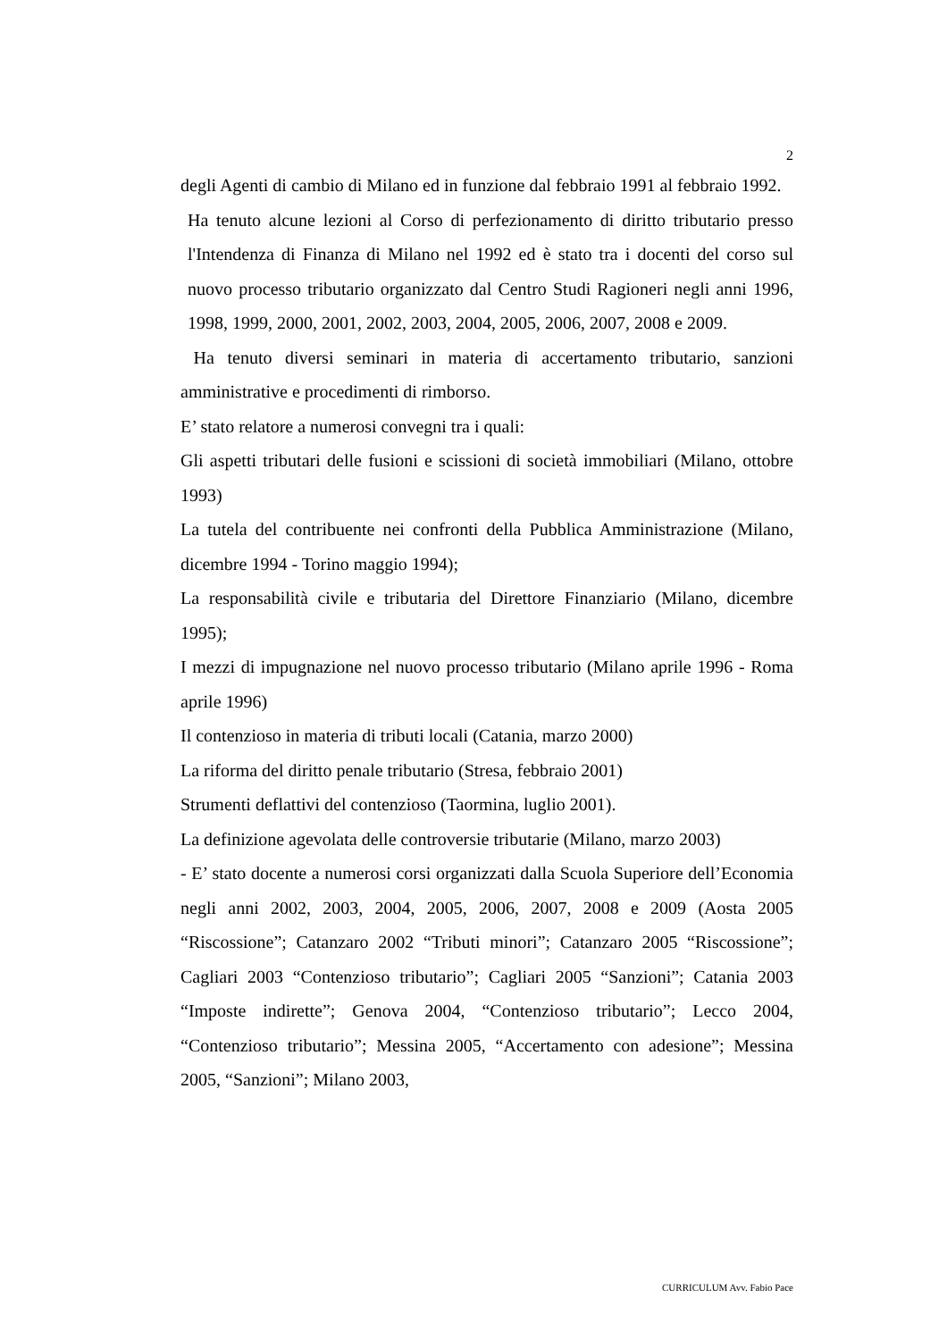2
degli Agenti di cambio di Milano ed in funzione dal febbraio 1991 al febbraio 1992.
Ha tenuto alcune lezioni al Corso di perfezionamento di diritto tributario presso l'Intendenza di Finanza di Milano nel 1992 ed è stato tra i docenti del corso sul nuovo processo tributario organizzato dal Centro Studi Ragioneri negli anni 1996, 1998, 1999, 2000, 2001, 2002, 2003, 2004, 2005, 2006, 2007, 2008 e 2009.
Ha tenuto diversi seminari in materia di accertamento tributario, sanzioni amministrative e procedimenti di rimborso.
E’ stato relatore a numerosi convegni tra i quali:
Gli aspetti tributari delle fusioni e scissioni di società immobiliari (Milano, ottobre 1993)
La tutela del contribuente nei confronti della Pubblica Amministrazione (Milano, dicembre 1994 - Torino maggio 1994);
La responsabilità civile e tributaria del Direttore Finanziario (Milano, dicembre 1995);
I mezzi di impugnazione nel nuovo processo tributario (Milano aprile 1996 - Roma aprile 1996)
Il contenzioso in materia di tributi locali (Catania, marzo 2000)
La riforma del diritto penale tributario (Stresa, febbraio 2001)
Strumenti deflattivi del contenzioso (Taormina, luglio 2001).
La definizione agevolata delle controversie tributarie (Milano, marzo 2003)
- E’ stato docente a numerosi corsi organizzati dalla Scuola Superiore dell’Economia negli anni 2002, 2003, 2004, 2005, 2006, 2007, 2008 e 2009 (Aosta 2005 “Riscossione”; Catanzaro 2002 “Tributi minori”; Catanzaro 2005 “Riscossione”; Cagliari 2003 “Contenzioso tributario”; Cagliari 2005 “Sanzioni”; Catania 2003 “Imposte indirette”; Genova 2004, “Contenzioso tributario”; Lecco 2004, “Contenzioso tributario”; Messina 2005, “Accertamento con adesione”; Messina 2005, “Sanzioni”; Milano 2003,
CURRICULUM Avv. Fabio Pace